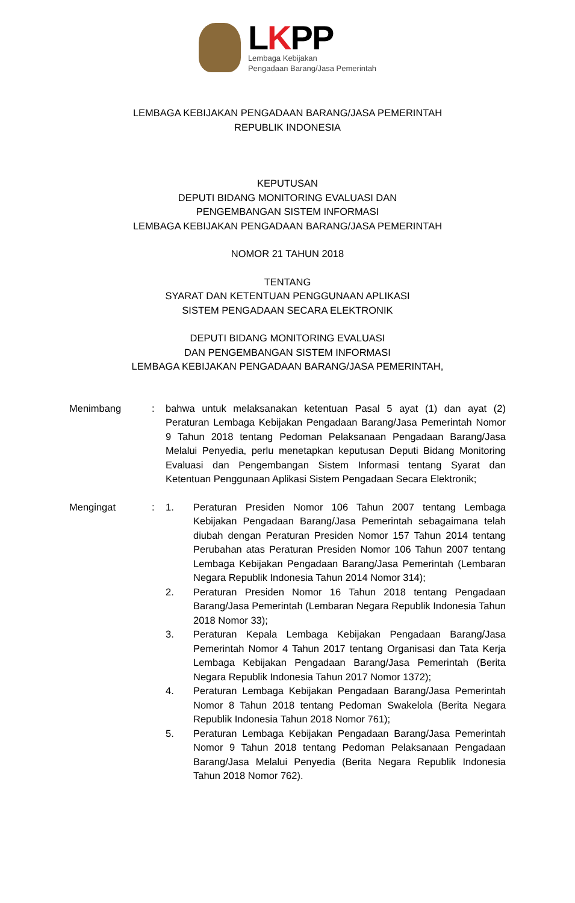LKPP
Lembaga Kebijakan
Pengadaan Barang/Jasa Pemerintah
LEMBAGA KEBIJAKAN PENGADAAN BARANG/JASA PEMERINTAH
REPUBLIK INDONESIA
KEPUTUSAN
DEPUTI BIDANG MONITORING EVALUASI DAN
PENGEMBANGAN SISTEM INFORMASI
LEMBAGA KEBIJAKAN PENGADAAN BARANG/JASA PEMERINTAH
NOMOR 21 TAHUN 2018
TENTANG
SYARAT DAN KETENTUAN PENGGUNAAN APLIKASI
SISTEM PENGADAAN SECARA ELEKTRONIK
DEPUTI BIDANG MONITORING EVALUASI
DAN PENGEMBANGAN SISTEM INFORMASI
LEMBAGA KEBIJAKAN PENGADAAN BARANG/JASA PEMERINTAH,
Menimbang : bahwa untuk melaksanakan ketentuan Pasal 5 ayat (1) dan ayat (2) Peraturan Lembaga Kebijakan Pengadaan Barang/Jasa Pemerintah Nomor 9 Tahun 2018 tentang Pedoman Pelaksanaan Pengadaan Barang/Jasa Melalui Penyedia, perlu menetapkan keputusan Deputi Bidang Monitoring Evaluasi dan Pengembangan Sistem Informasi tentang Syarat dan Ketentuan Penggunaan Aplikasi Sistem Pengadaan Secara Elektronik;
Mengingat : 1. Peraturan Presiden Nomor 106 Tahun 2007 tentang Lembaga Kebijakan Pengadaan Barang/Jasa Pemerintah sebagaimana telah diubah dengan Peraturan Presiden Nomor 157 Tahun 2014 tentang Perubahan atas Peraturan Presiden Nomor 106 Tahun 2007 tentang Lembaga Kebijakan Pengadaan Barang/Jasa Pemerintah (Lembaran Negara Republik Indonesia Tahun 2014 Nomor 314);
2. Peraturan Presiden Nomor 16 Tahun 2018 tentang Pengadaan Barang/Jasa Pemerintah (Lembaran Negara Republik Indonesia Tahun 2018 Nomor 33);
3. Peraturan Kepala Lembaga Kebijakan Pengadaan Barang/Jasa Pemerintah Nomor 4 Tahun 2017 tentang Organisasi dan Tata Kerja Lembaga Kebijakan Pengadaan Barang/Jasa Pemerintah (Berita Negara Republik Indonesia Tahun 2017 Nomor 1372);
4. Peraturan Lembaga Kebijakan Pengadaan Barang/Jasa Pemerintah Nomor 8 Tahun 2018 tentang Pedoman Swakelola (Berita Negara Republik Indonesia Tahun 2018 Nomor 761);
5. Peraturan Lembaga Kebijakan Pengadaan Barang/Jasa Pemerintah Nomor 9 Tahun 2018 tentang Pedoman Pelaksanaan Pengadaan Barang/Jasa Melalui Penyedia (Berita Negara Republik Indonesia Tahun 2018 Nomor 762).